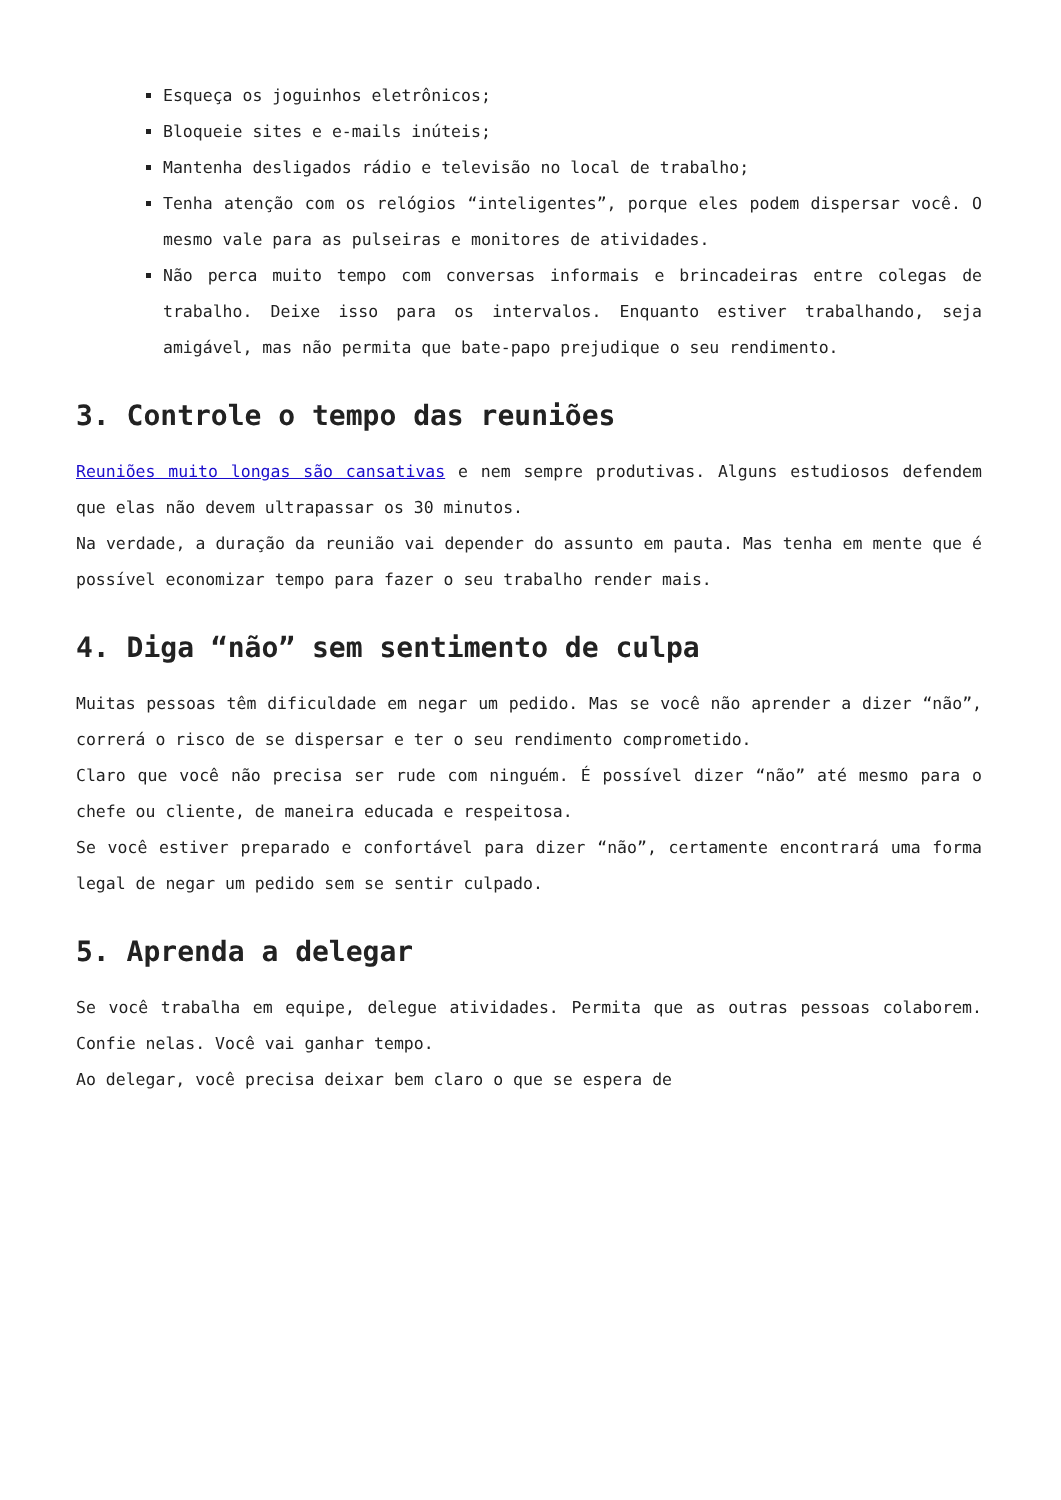Esqueça os joguinhos eletrônicos;
Bloqueie sites e e-mails inúteis;
Mantenha desligados rádio e televisão no local de trabalho;
Tenha atenção com os relógios “inteligentes”, porque eles podem dispersar você. O mesmo vale para as pulseiras e monitores de atividades.
Não perca muito tempo com conversas informais e brincadeiras entre colegas de trabalho. Deixe isso para os intervalos. Enquanto estiver trabalhando, seja amigável, mas não permita que bate-papo prejudique o seu rendimento.
3. Controle o tempo das reuniões
Reuniões muito longas são cansativas e nem sempre produtivas. Alguns estudiosos defendem que elas não devem ultrapassar os 30 minutos.
Na verdade, a duração da reunião vai depender do assunto em pauta. Mas tenha em mente que é possível economizar tempo para fazer o seu trabalho render mais.
4. Diga “não” sem sentimento de culpa
Muitas pessoas têm dificuldade em negar um pedido. Mas se você não aprender a dizer “não”, correrá o risco de se dispersar e ter o seu rendimento comprometido.
Claro que você não precisa ser rude com ninguém. É possível dizer “não” até mesmo para o chefe ou cliente, de maneira educada e respeitosa.
Se você estiver preparado e confortável para dizer “não”, certamente encontrará uma forma legal de negar um pedido sem se sentir culpado.
5. Aprenda a delegar
Se você trabalha em equipe, delegue atividades. Permita que as outras pessoas colaborem. Confie nelas. Você vai ganhar tempo.
Ao delegar, você precisa deixar bem claro o que se espera de